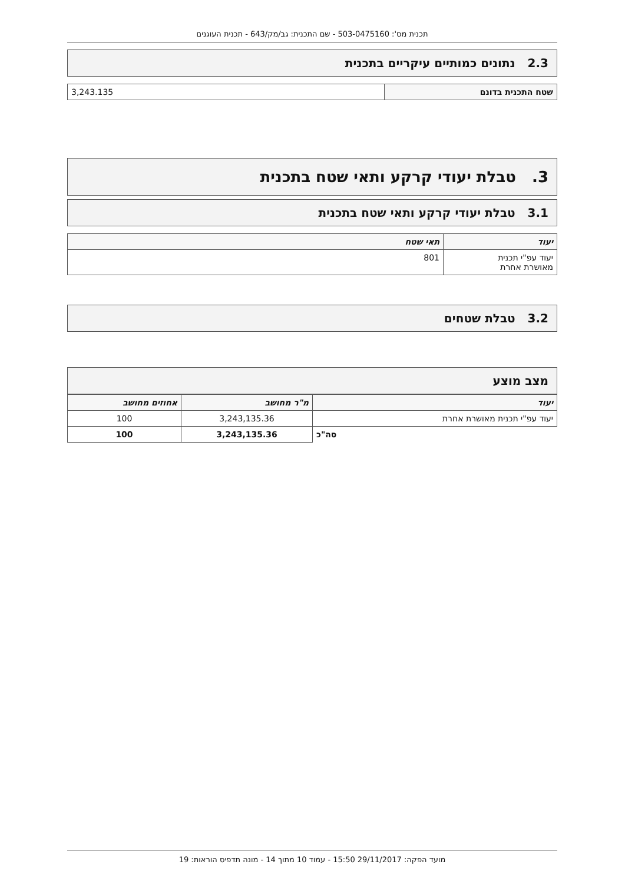תכנית מס': 503-0475160 - שם התכנית: גב/מק/643 - תכנית העוגנים
2.3 נתונים כמותיים עיקריים בתכנית
| שטח התכנית בדונם | 3,243.135 |
3. טבלת יעודי קרקע ותאי שטח בתכנית
3.1 טבלת יעודי קרקע ותאי שטח בתכנית
| יעוד | תאי שטח |
| --- | --- |
| יעוד עפ"י תכנית מאושרת אחרת | 801 |
3.2 טבלת שטחים
מצב מוצע
| יעוד | מ"ר מחושב | אחוזים מחושב |
| --- | --- | --- |
| יעוד עפ"י תכנית מאושרת אחרת | 3,243,135.36 | 100 |
| סה"כ | 3,243,135.36 | 100 |
מועד הפקה: 29/11/2017 15:50 - עמוד 10 מתוך 14 - מונה תדפיס הוראות: 19